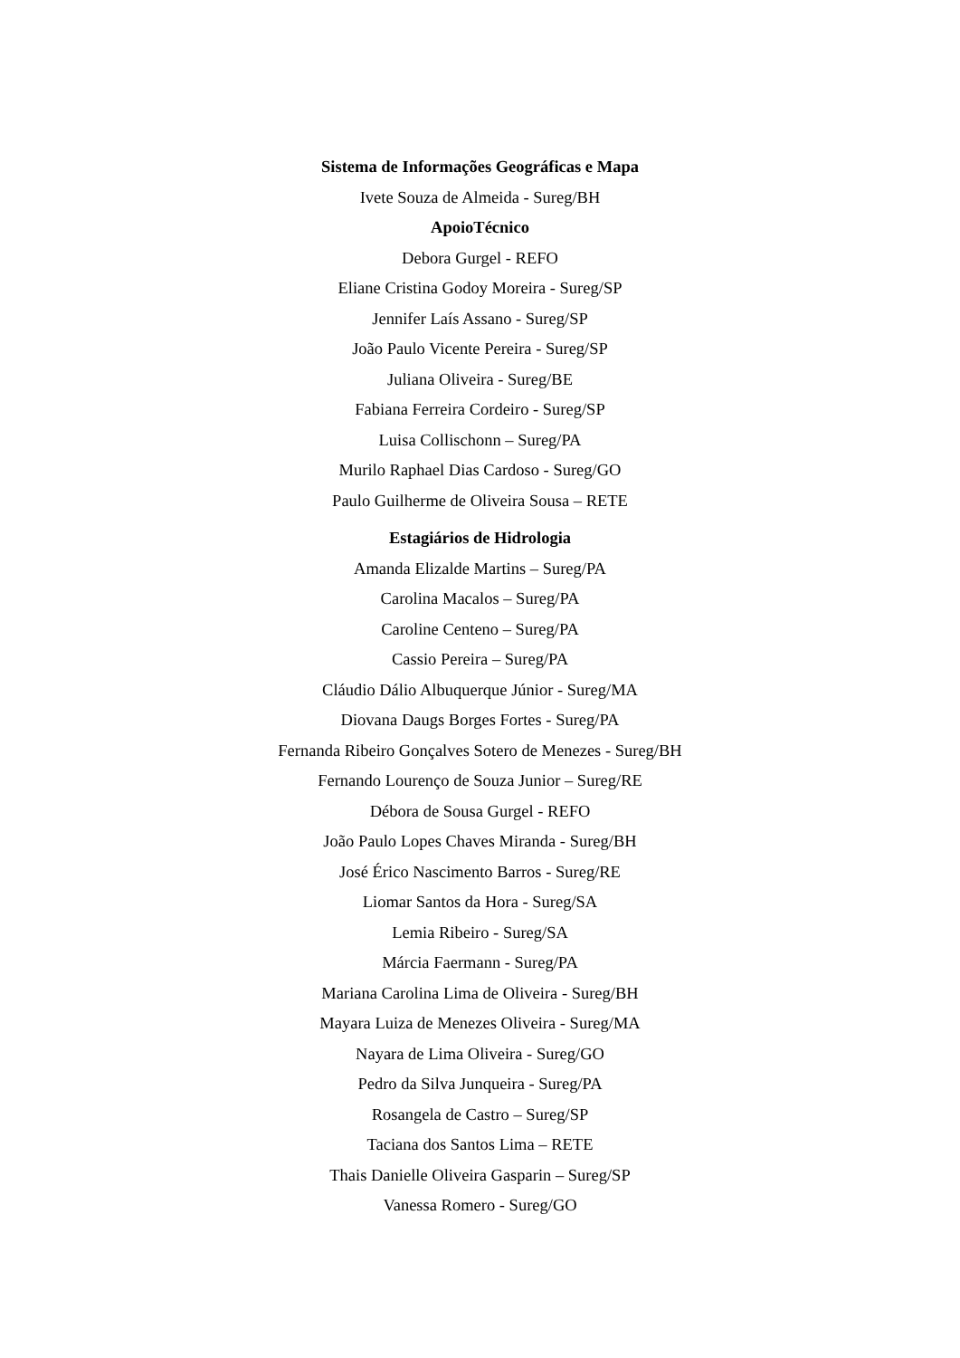Sistema de Informações Geográficas e Mapa
Ivete Souza de Almeida - Sureg/BH
ApoioTécnico
Debora Gurgel - REFO
Eliane Cristina Godoy Moreira - Sureg/SP
Jennifer Laís Assano - Sureg/SP
João Paulo Vicente Pereira - Sureg/SP
Juliana Oliveira - Sureg/BE
Fabiana Ferreira Cordeiro - Sureg/SP
Luisa Collischonn – Sureg/PA
Murilo Raphael Dias Cardoso - Sureg/GO
Paulo Guilherme de Oliveira Sousa – RETE
Estagiários de Hidrologia
Amanda Elizalde Martins – Sureg/PA
Carolina Macalos – Sureg/PA
Caroline Centeno – Sureg/PA
Cassio Pereira – Sureg/PA
Cláudio Dálio Albuquerque Júnior - Sureg/MA
Diovana Daugs Borges Fortes - Sureg/PA
Fernanda Ribeiro Gonçalves Sotero de Menezes - Sureg/BH
Fernando Lourenço de Souza Junior – Sureg/RE
Débora de Sousa Gurgel - REFO
João Paulo Lopes Chaves Miranda - Sureg/BH
José Érico Nascimento Barros - Sureg/RE
Liomar Santos da Hora - Sureg/SA
Lemia Ribeiro - Sureg/SA
Márcia Faermann - Sureg/PA
Mariana Carolina Lima de Oliveira - Sureg/BH
Mayara Luiza de Menezes Oliveira - Sureg/MA
Nayara de Lima Oliveira - Sureg/GO
Pedro da Silva Junqueira - Sureg/PA
Rosangela de Castro – Sureg/SP
Taciana dos Santos Lima – RETE
Thais Danielle Oliveira Gasparin – Sureg/SP
Vanessa Romero - Sureg/GO